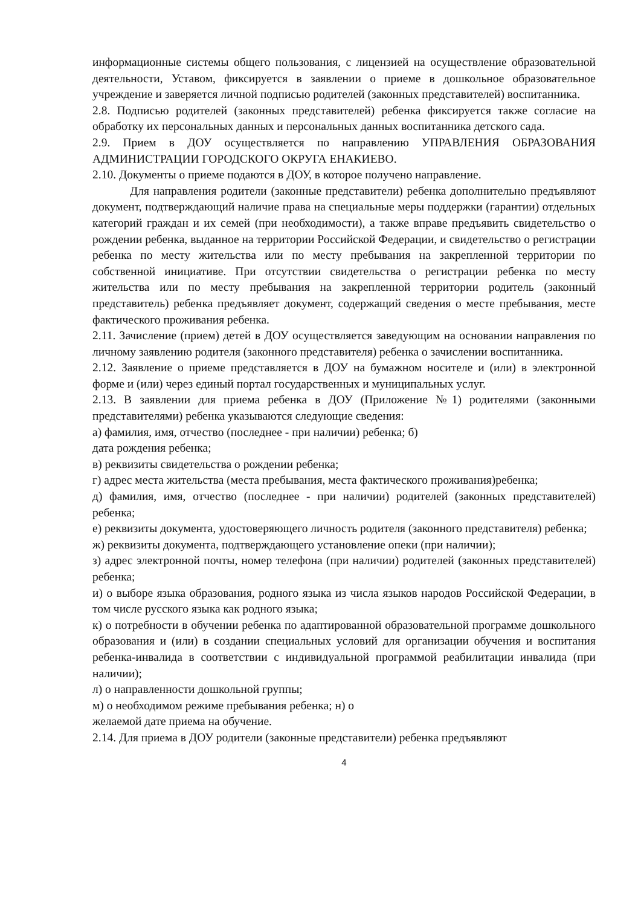информационные системы общего пользования, с лицензией на осуществление образовательной деятельности, Уставом, фиксируется в заявлении о приеме в дошкольное образовательное учреждение и заверяется личной подписью родителей (законных представителей) воспитанника.
2.8. Подписью родителей (законных представителей) ребенка фиксируется также согласие на обработку их персональных данных и персональных данных воспитанника детского сада.
2.9. Прием в ДОУ осуществляется по направлению УПРАВЛЕНИЯ ОБРАЗОВАНИЯ АДМИНИСТРАЦИИ ГОРОДСКОГО ОКРУГА ЕНАКИЕВО.
2.10. Документы о приеме подаются в ДОУ, в которое получено направление.
Для направления родители (законные представители) ребенка дополнительно предъявляют документ, подтверждающий наличие права на специальные меры поддержки (гарантии) отдельных категорий граждан и их семей (при необходимости), а также вправе предъявить свидетельство о рождении ребенка, выданное на территории Российской Федерации, и свидетельство о регистрации ребенка по месту жительства или по месту пребывания на закрепленной территории по собственной инициативе. При отсутствии свидетельства о регистрации ребенка по месту жительства или по месту пребывания на закрепленной территории родитель (законный представитель) ребенка предъявляет документ, содержащий сведения о месте пребывания, месте фактического проживания ребенка.
2.11. Зачисление (прием) детей в ДОУ осуществляется заведующим на основании направления по личному заявлению родителя (законного представителя) ребенка о зачислении воспитанника.
2.12. Заявление о приеме представляется в ДОУ на бумажном носителе и (или) в электронной форме и (или) через единый портал государственных и муниципальных услуг.
2.13. В заявлении для приема ребенка в ДОУ (Приложение №1) родителями (законными представителями) ребенка указываются следующие сведения:
а) фамилия, имя, отчество (последнее - при наличии) ребенка; б)
дата рождения ребенка;
в) реквизиты свидетельства о рождении ребенка;
г) адрес места жительства (места пребывания, места фактического проживания)ребенка;
д) фамилия, имя, отчество (последнее - при наличии) родителей (законных представителей) ребенка;
е) реквизиты документа, удостоверяющего личность родителя (законного представителя) ребенка;
ж) реквизиты документа, подтверждающего установление опеки (при наличии);
з) адрес электронной почты, номер телефона (при наличии) родителей (законных представителей) ребенка;
и) о выборе языка образования, родного языка из числа языков народов Российской Федерации, в том числе русского языка как родного языка;
к) о потребности в обучении ребенка по адаптированной образовательной программе дошкольного образования и (или) в создании специальных условий для организации обучения и воспитания ребенка-инвалида в соответствии с индивидуальной программой реабилитации инвалида (при наличии);
л) о направленности дошкольной группы;
м) о необходимом режиме пребывания ребенка; н) о
желаемой дате приема на обучение.
2.14. Для приема в ДОУ родители (законные представители) ребенка предъявляют
4